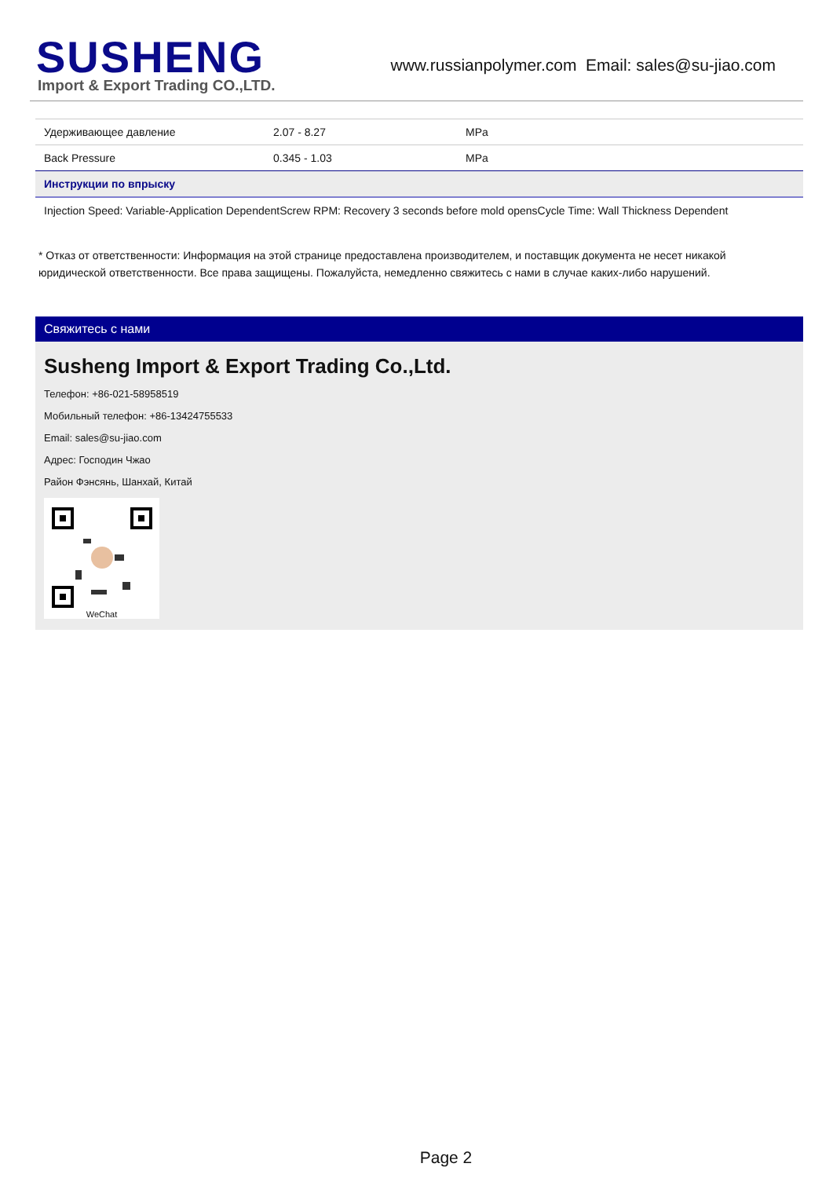SUSHENG
Import & Export Trading CO.,LTD.
www.russianpolymer.com Email: sales@su-jiao.com
| Удерживающее давление | 2.07 - 8.27 | MPa |
| Back Pressure | 0.345 - 1.03 | MPa |
| Инструкции по впрыску | | |
| Injection Speed: Variable-Application DependentScrew RPM: Recovery 3 seconds before mold opensCycle Time: Wall Thickness Dependent | | |
* Отказ от ответственности: Информация на этой странице предоставлена производителем, и поставщик документа не несет никакой юридической ответственности. Все права защищены. Пожалуйста, немедленно свяжитесь с нами в случае каких-либо нарушений.
Свяжитесь с нами
Susheng Import & Export Trading Co.,Ltd.
Телефон: +86-021-58958519
Мобильный телефон: +86-13424755533
Email: sales@su-jiao.com
Адрес: Господин Чжао
Район Фэнсянь, Шанхай, Китай
WeChat
Page 2